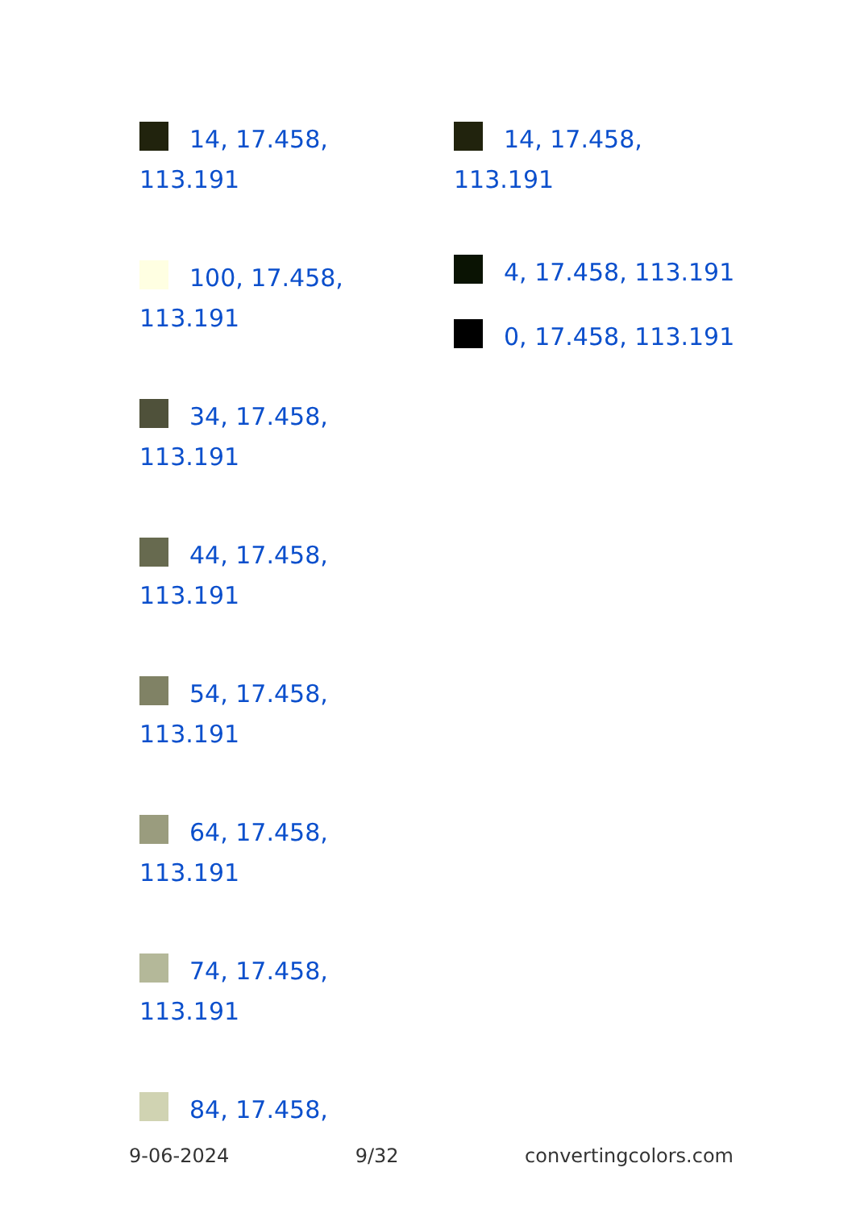14, 17.458, 113.191
100, 17.458, 113.191
34, 17.458, 113.191
44, 17.458, 113.191
54, 17.458, 113.191
64, 17.458, 113.191
74, 17.458, 113.191
84, 17.458,
14, 17.458, 113.191
4, 17.458, 113.191
0, 17.458, 113.191
9-06-2024 9/32 convertingcolors.com